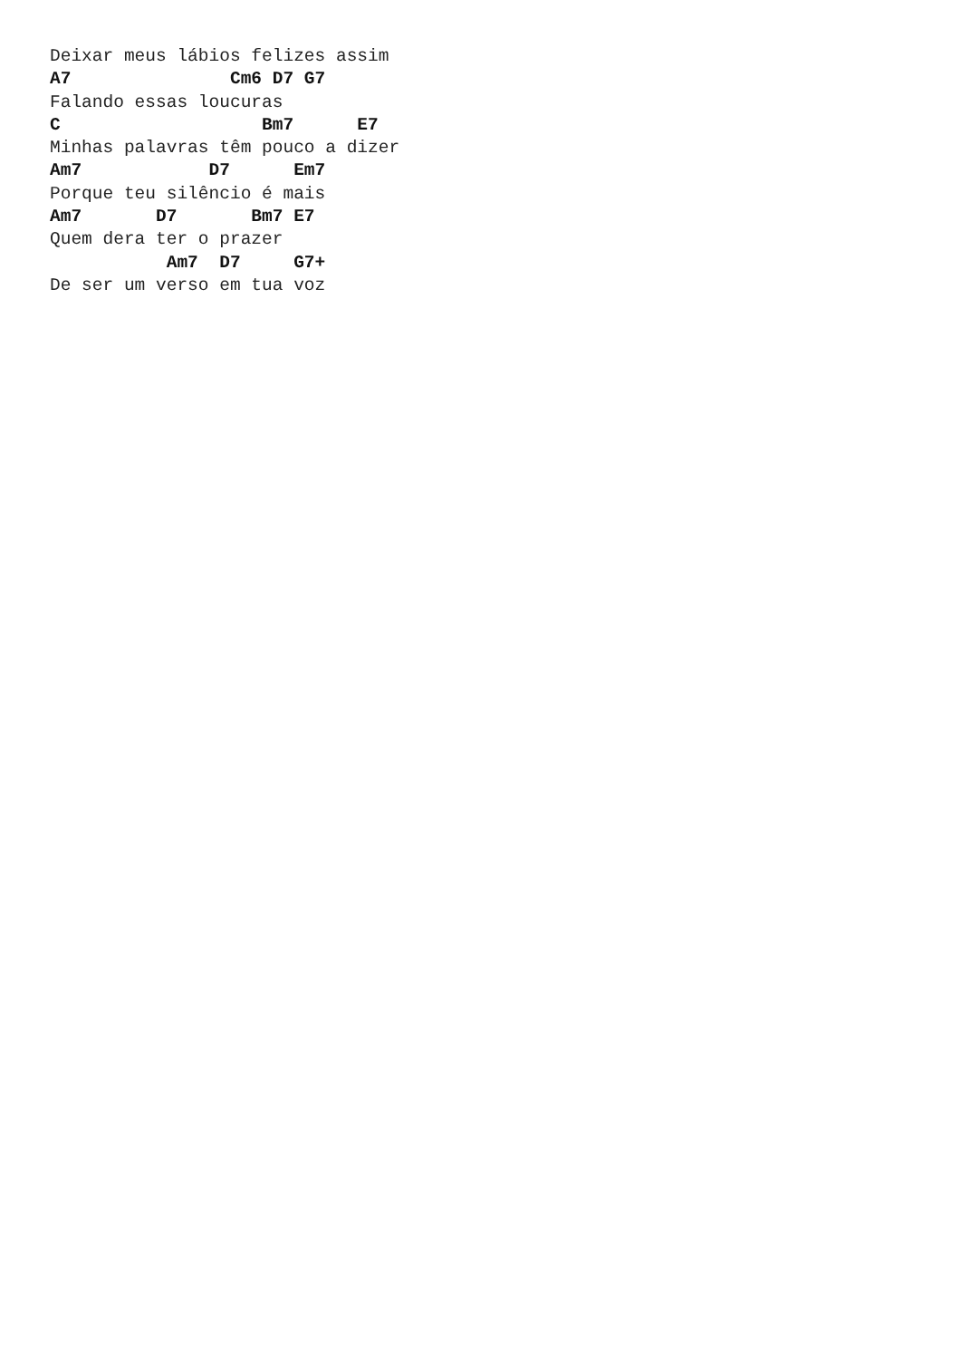Deixar meus lábios felizes assim
A7               Cm6 D7 G7
Falando essas loucuras
C                   Bm7      E7
Minhas palavras têm pouco a dizer
Am7            D7      Em7
Porque teu silêncio é mais
Am7       D7       Bm7 E7
Quem dera ter o prazer
           Am7  D7     G7+
De ser um verso em tua voz